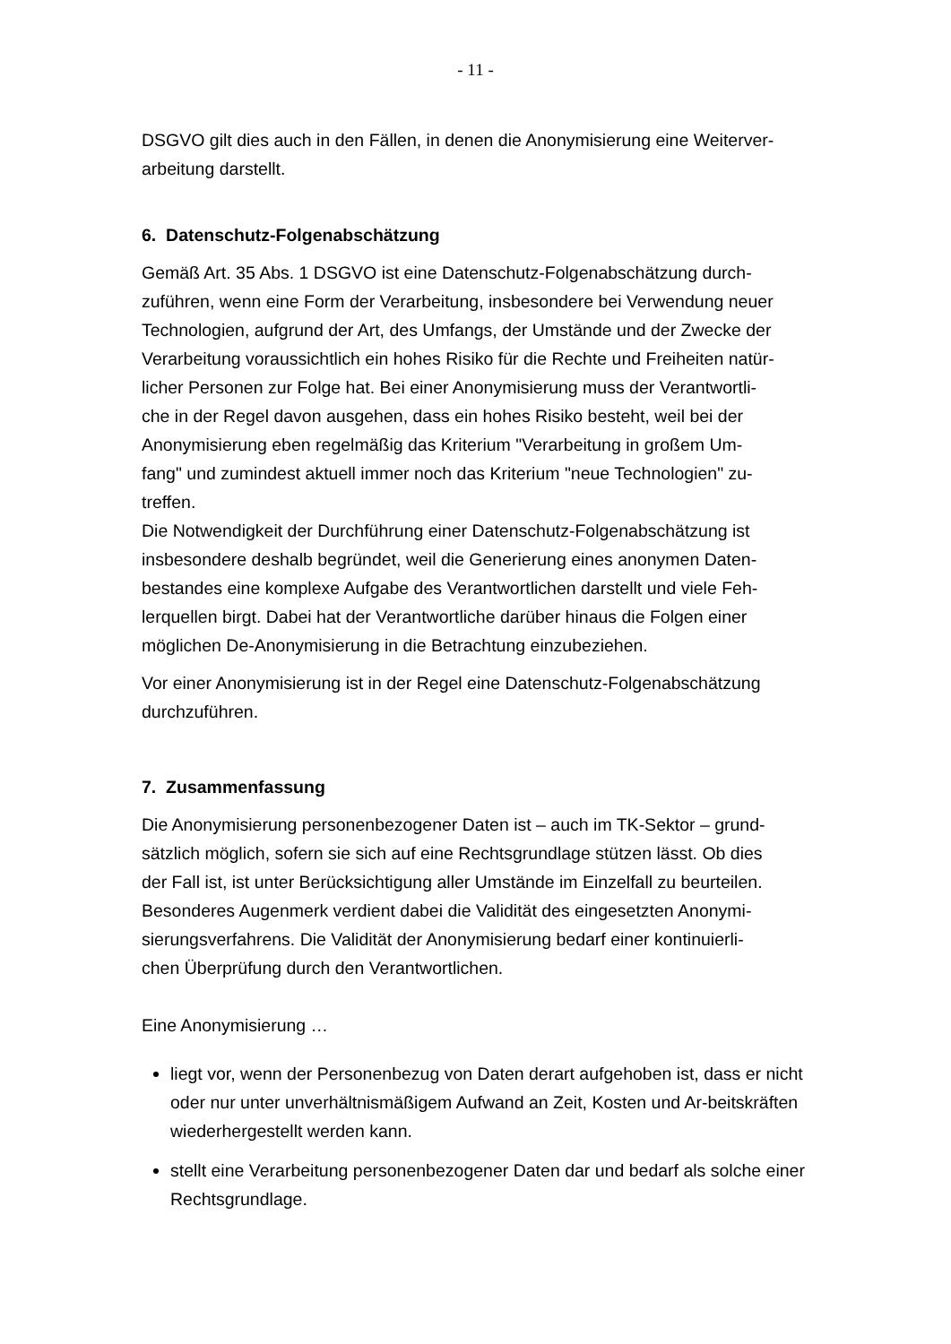- 11 -
DSGVO gilt dies auch in den Fällen, in denen die Anonymisierung eine Weiterver-
arbeitung darstellt.
6. Datenschutz-Folgenabschätzung
Gemäß Art. 35 Abs. 1 DSGVO ist eine Datenschutz-Folgenabschätzung durch-
zuführen, wenn eine Form der Verarbeitung, insbesondere bei Verwendung neuer
Technologien, aufgrund der Art, des Umfangs, der Umstände und der Zwecke der
Verarbeitung voraussichtlich ein hohes Risiko für die Rechte und Freiheiten natür-
licher Personen zur Folge hat. Bei einer Anonymisierung muss der Verantwortli-
che in der Regel davon ausgehen, dass ein hohes Risiko besteht, weil bei der
Anonymisierung eben regelmäßig das Kriterium "Verarbeitung in großem Um-
fang" und zumindest aktuell immer noch das Kriterium "neue Technologien" zu-
treffen.
Die Notwendigkeit der Durchführung einer Datenschutz-Folgenabschätzung ist
insbesondere deshalb begründet, weil die Generierung eines anonymen Daten-
bestandes eine komplexe Aufgabe des Verantwortlichen darstellt und viele Feh-
lerquellen birgt. Dabei hat der Verantwortliche darüber hinaus die Folgen einer
möglichen De-Anonymisierung in die Betrachtung einzubeziehen.
Vor einer Anonymisierung ist in der Regel eine Datenschutz-Folgenabschätzung
durchzuführen.
7. Zusammenfassung
Die Anonymisierung personenbezogener Daten ist – auch im TK-Sektor – grund-
sätzlich möglich, sofern sie sich auf eine Rechtsgrundlage stützen lässt. Ob dies
der Fall ist, ist unter Berücksichtigung aller Umstände im Einzelfall zu beurteilen.
Besonderes Augenmerk verdient dabei die Validität des eingesetzten Anonymi-
sierungsverfahrens. Die Validität der Anonymisierung bedarf einer kontinuierli-
chen Überprüfung durch den Verantwortlichen.
Eine Anonymisierung …
liegt vor, wenn der Personenbezug von Daten derart aufgehoben ist, dass er nicht oder nur unter unverhältnismäßigem Aufwand an Zeit, Kosten und Ar-beitskräften wiederhergestellt werden kann.
stellt eine Verarbeitung personenbezogener Daten dar und bedarf als solche einer Rechtsgrundlage.